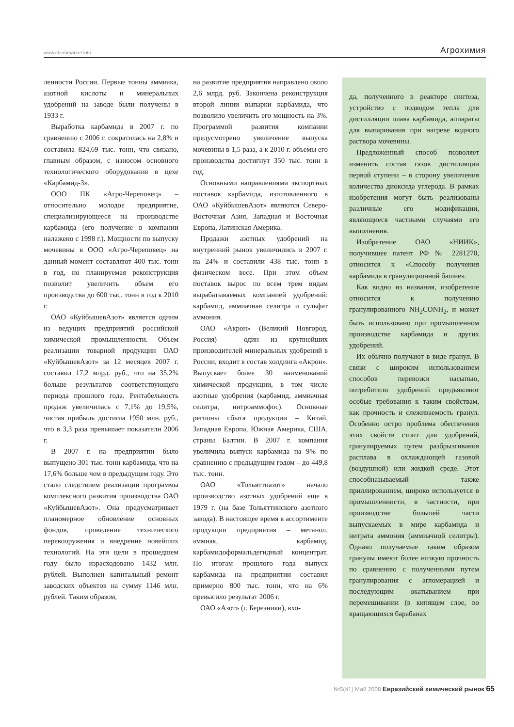www.chemmarket.info Агрохимия
ленности России. Первые тонны аммиака, азотной кислоты и минеральных удобрений на заводе были получены в 1933 г.
Выработка карбамида в 2007 г. по сравнению с 2006 г. сократилась на 2,8% и составила 824,69 тыс. тонн, что связано, главным образом, с износом основного технологического оборудования в цехе «Карбамид-3».
ООО ПК «Агро-Череповец» – относительно молодое предприятие, специализирующееся на производстве карбамида (его получение в компании налажено с 1998 г.). Мощности по выпуску мочевины в ООО «Агро-Череповец» на данный момент составляют 400 тыс. тонн в год, но планируемая реконструкция позволит увеличить объем его производства до 600 тыс. тонн в год к 2010 г.
ОАО «КуйбышевАзот» является одним из ведущих предприятий российской химической промышленности. Объем реализации товарной продукции ОАО «КуйбышевАзот» за 12 месяцев 2007 г. составил 17,2 млрд. руб., что на 35,2% больше результатов соответствующего периода прошлого года. Рентабельность продаж увеличилась с 7,1% до 19,5%, чистая прибыль достигла 1950 млн. руб., что в 3,3 раза превышает показатели 2006 г.
В 2007 г. на предприятии было выпущено 301 тыс. тонн карбамида, что на 17,6% больше чем в предыдущем году. Это стало следствием реализации программы комплексного развития производства ОАО «КуйбышевАзот». Она предусматривает планомерное обновление основных фондов, проведение технического перевооружения и внедрение новейших технологий. На эти цели в прошедшем году было израсходовано 1432 млн. рублей. Выполнен капитальный ремонт заводских объектов на сумму 1146 млн. рублей. Таким образом,
на развитие предприятия направлено около 2,6 млрд. руб. Закончена реконструкция второй линии выпарки карбамида, что позволило увеличить его мощность на 3%. Программой развития компании предусмотрено увеличение выпуска мочевины в 1,5 раза, а к 2010 г. объемы его производства достигнут 350 тыс. тонн в год.
Основными направлениями экспортных поставок карбамида, изготовленного в ОАО «КуйбышевАзот» являются Северо-Восточная Азия, Западная и Восточная Европа, Латинская Америка.
Продажи азотных удобрений на внутренний рынок увеличились в 2007 г. на 24% и составили 438 тыс. тонн в физическом весе. При этом объем поставок вырос по всем трем видам вырабатываемых компанией удобрений: карбамид, аммиачная селитра и сульфат аммония.
ОАО «Акрон» (Великий Новгород, Россия) – один из крупнейших производителей минеральных удобрений в России, входит в состав холдинга «Акрон». Выпускает более 30 наименований химической продукции, в том числе азотные удобрения (карбамид, аммиачная селитра, нитроаммофос). Основные регионы сбыта продукции – Китай, Западная Европа, Южная Америка, США, страны Балтии. В 2007 г. компания увеличила выпуск карбамида на 9% по сравнению с предыдущим годом – до 449,8 тыс. тонн.
ОАО «Тольяттиазот» начало производство азотных удобрений еще в 1979 г. (на базе Тольяттинского азотного завода). В настоящее время в ассортименте продукции предприятия – метанол, аммиак, карбамид, карбамидоформальдегидный концентрат. По итогам прошлого года выпуск карбамида на предприятии составил примерно 800 тыс. тонн, что на 6% превысило результат 2006 г.
ОАО «Азот» (г. Березники), вхо-
да, полученного в реакторе синтеза, устройство с подводом тепла для дистилляции плава карбамида, аппараты для выпаривания при нагреве водного раствора мочевины.
Предложенный способ позволяет изменить состав газов дистилляции первой ступени – в сторону увеличения количества диоксида углерода. В рамках изобретения могут быть реализованы различные его модификации, являющиеся частными случаями его выполнения.
Изобретение ОАО «НИИК», получившее патент РФ № 2281270, относится к «Способу получения карбамида в грануляционной башне».
Как видно из названия, изобретение относится к получению гранулированного NH<sub>2</sub>CONH<sub>2</sub>, и может быть использовано при промышленном производстве карбамида и других удобрений.
Их обычно получают в виде гранул. В связи с широким использованием способов перевозки насыпью, потребители удобрений предъявляют особые требования к таким свойствам, как прочность и слеживаемость гранул. Особенно остро проблема обеспечения этих свойств стоит для удобрений, гранулируемых путем разбрызгивания расплава в охлаждающей газовой (воздушной) или жидкой среде. Этот способназываемый также приллированием, широко используется в промышленности, в частности, при производстве большей части выпускаемых в мире карбамида и нитрата аммония (аммиачной селитры). Однако получаемые таким образом гранулы имеют более низкую прочность по сравнению с полученными путем гранулирования с агломерацией и последующим окатыванием при перемешивании (в кипящем слое, во вращающихся барабанах
№5(41) Май 2008 Евразийский химический рынок 65